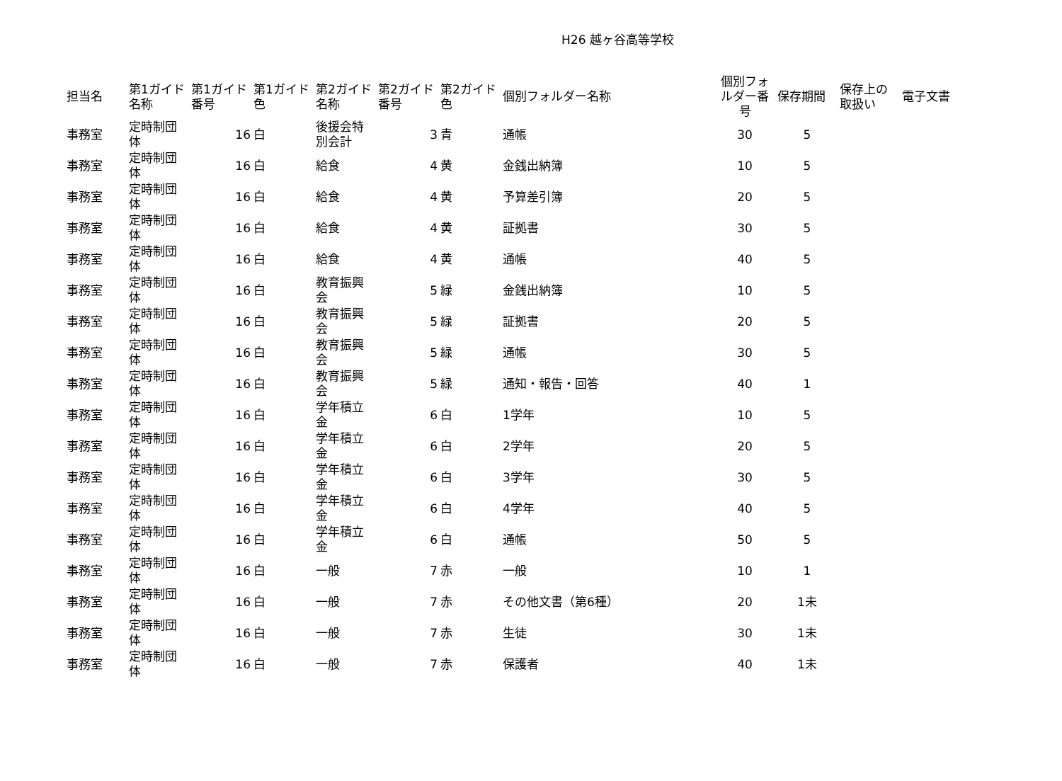H26 越ヶ谷高等学校
| 担当名 | 第1ガイド名称 | 第1ガイド番号 | 第1ガイド色 | 第2ガイド名称 | 第2ガイド番号 | 第2ガイド色 | 個別フォルダー名称 | 個別フォルダー番号 | 保存期間 | 保存上の取扱い | 電子文書 |
| --- | --- | --- | --- | --- | --- | --- | --- | --- | --- | --- | --- |
| 事務室 | 定時制団体 | 16 | 白 | 後援会特別会計 | 3 | 青 | 通帳 | 30 | 5 | | |
| 事務室 | 定時制団体 | 16 | 白 | 給食 | 4 | 黄 | 金銭出納簿 | 10 | 5 | | |
| 事務室 | 定時制団体 | 16 | 白 | 給食 | 4 | 黄 | 予算差引簿 | 20 | 5 | | |
| 事務室 | 定時制団体 | 16 | 白 | 給食 | 4 | 黄 | 証拠書 | 30 | 5 | | |
| 事務室 | 定時制団体 | 16 | 白 | 給食 | 4 | 黄 | 通帳 | 40 | 5 | | |
| 事務室 | 定時制団体 | 16 | 白 | 教育振興会 | 5 | 緑 | 金銭出納簿 | 10 | 5 | | |
| 事務室 | 定時制団体 | 16 | 白 | 教育振興会 | 5 | 緑 | 証拠書 | 20 | 5 | | |
| 事務室 | 定時制団体 | 16 | 白 | 教育振興会 | 5 | 緑 | 通帳 | 30 | 5 | | |
| 事務室 | 定時制団体 | 16 | 白 | 教育振興会 | 5 | 緑 | 通知・報告・回答 | 40 | 1 | | |
| 事務室 | 定時制団体 | 16 | 白 | 学年積立金 | 6 | 白 | 1学年 | 10 | 5 | | |
| 事務室 | 定時制団体 | 16 | 白 | 学年積立金 | 6 | 白 | 2学年 | 20 | 5 | | |
| 事務室 | 定時制団体 | 16 | 白 | 学年積立金 | 6 | 白 | 3学年 | 30 | 5 | | |
| 事務室 | 定時制団体 | 16 | 白 | 学年積立金 | 6 | 白 | 4学年 | 40 | 5 | | |
| 事務室 | 定時制団体 | 16 | 白 | 学年積立金 | 6 | 白 | 通帳 | 50 | 5 | | |
| 事務室 | 定時制団体 | 16 | 白 | 一般 | 7 | 赤 | 一般 | 10 | 1 | | |
| 事務室 | 定時制団体 | 16 | 白 | 一般 | 7 | 赤 | その他文書（第6種） | 20 | 1未 | | |
| 事務室 | 定時制団体 | 16 | 白 | 一般 | 7 | 赤 | 生徒 | 30 | 1未 | | |
| 事務室 | 定時制団体 | 16 | 白 | 一般 | 7 | 赤 | 保護者 | 40 | 1未 | | |